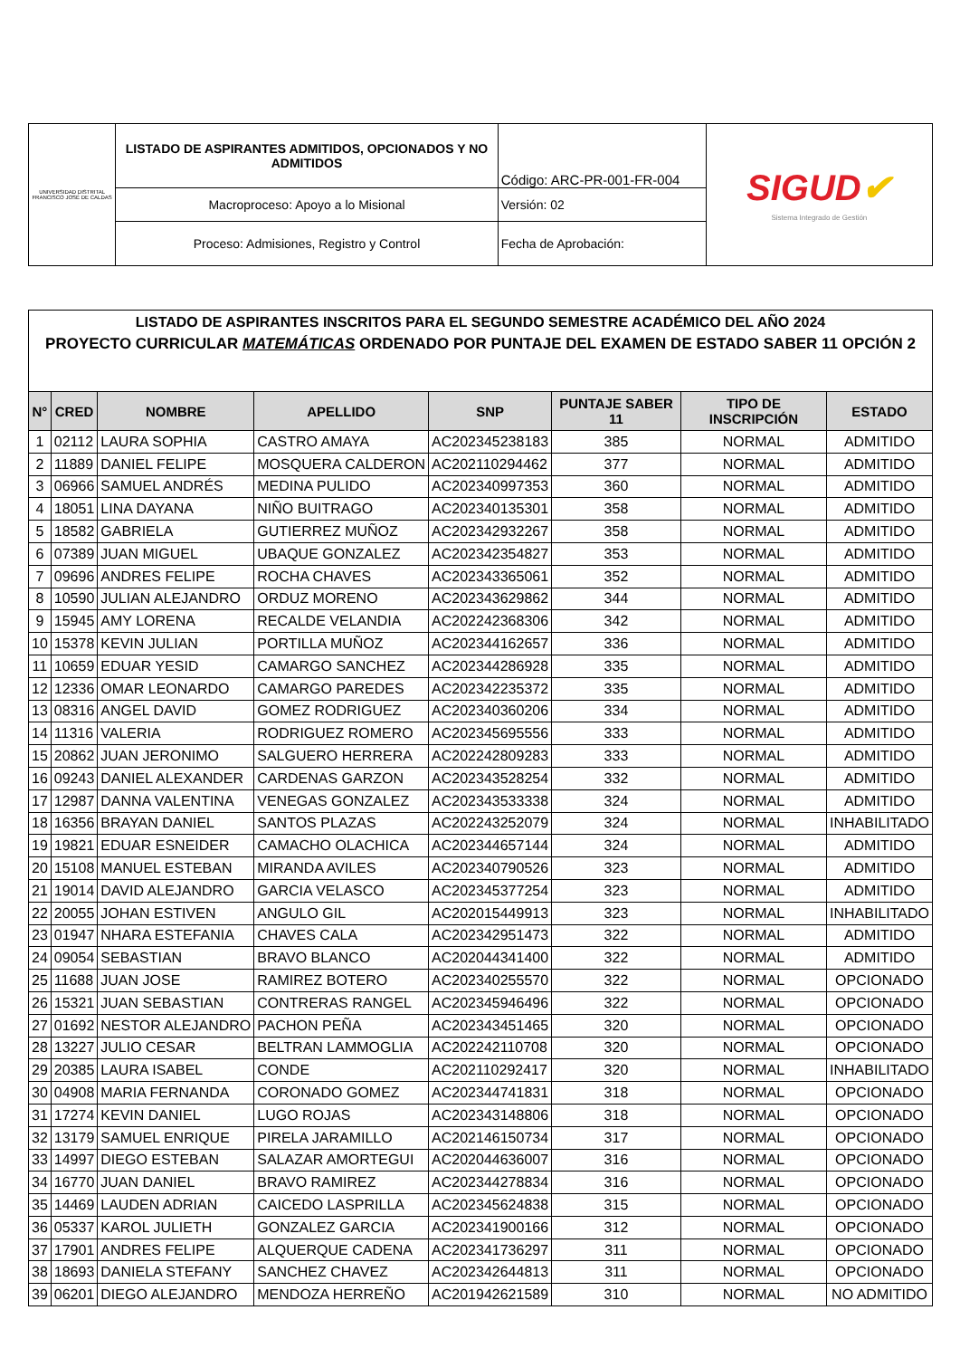| UNIVERSIDAD DISTRITAL FRANCISCO JOSÉ DE CALDAS | LISTADO DE ASPIRANTES ADMITIDOS, OPCIONADOS Y NO ADMITIDOS | Código: ARC-PR-001-FR-004 | SIGUD ✔ Sistema Integrado de Gestión |
| | Macroproceso: Apoyo a lo Misional | Versión: 02 | |
| | Proceso: Admisiones, Registro y Control | Fecha de Aprobación: | |
| LISTADO DE ASPIRANTES INSCRITOS PARA EL SEGUNDO SEMESTRE ACADÉMICO DEL AÑO 2024 PROYECTO CURRICULAR MATEMÁTICAS ORDENADO POR PUNTAJE DEL EXAMEN DE ESTADO SABER 11 OPCIÓN 2 | | | | | | | |
| N° | CRED | NOMBRE | APELLIDO | SNP | PUNTAJE SABER 11 | TIPO DE INSCRIPCIÓN | ESTADO |
| 1 | 02112 | LAURA SOPHIA | CASTRO AMAYA | AC202345238183 | 385 | NORMAL | ADMITIDO |
| 2 | 11889 | DANIEL FELIPE | MOSQUERA CALDERON | AC202110294462 | 377 | NORMAL | ADMITIDO |
| 3 | 06966 | SAMUEL ANDRÉS | MEDINA PULIDO | AC202340997353 | 360 | NORMAL | ADMITIDO |
| 4 | 18051 | LINA DAYANA | NIÑO BUITRAGO | AC202340135301 | 358 | NORMAL | ADMITIDO |
| 5 | 18582 | GABRIELA | GUTIERREZ MUÑOZ | AC202342932267 | 358 | NORMAL | ADMITIDO |
| 6 | 07389 | JUAN MIGUEL | UBAQUE GONZALEZ | AC202342354827 | 353 | NORMAL | ADMITIDO |
| 7 | 09696 | ANDRES FELIPE | ROCHA CHAVES | AC202343365061 | 352 | NORMAL | ADMITIDO |
| 8 | 10590 | JULIAN ALEJANDRO | ORDUZ MORENO | AC202343629862 | 344 | NORMAL | ADMITIDO |
| 9 | 15945 | AMY LORENA | RECALDE VELANDIA | AC202242368306 | 342 | NORMAL | ADMITIDO |
| 10 | 15378 | KEVIN JULIAN | PORTILLA MUÑOZ | AC202344162657 | 336 | NORMAL | ADMITIDO |
| 11 | 10659 | EDUAR YESID | CAMARGO SANCHEZ | AC202344286928 | 335 | NORMAL | ADMITIDO |
| 12 | 12336 | OMAR LEONARDO | CAMARGO PAREDES | AC202342235372 | 335 | NORMAL | ADMITIDO |
| 13 | 08316 | ANGEL DAVID | GOMEZ RODRIGUEZ | AC202340360206 | 334 | NORMAL | ADMITIDO |
| 14 | 11316 | VALERIA | RODRIGUEZ ROMERO | AC202345695556 | 333 | NORMAL | ADMITIDO |
| 15 | 20862 | JUAN JERONIMO | SALGUERO HERRERA | AC202242809283 | 333 | NORMAL | ADMITIDO |
| 16 | 09243 | DANIEL ALEXANDER | CARDENAS GARZON | AC202343528254 | 332 | NORMAL | ADMITIDO |
| 17 | 12987 | DANNA VALENTINA | VENEGAS GONZALEZ | AC202343533338 | 324 | NORMAL | ADMITIDO |
| 18 | 16356 | BRAYAN DANIEL | SANTOS PLAZAS | AC202243252079 | 324 | NORMAL | INHABILITADO |
| 19 | 19821 | EDUAR ESNEIDER | CAMACHO OLACHICA | AC202344657144 | 324 | NORMAL | ADMITIDO |
| 20 | 15108 | MANUEL ESTEBAN | MIRANDA AVILES | AC202340790526 | 323 | NORMAL | ADMITIDO |
| 21 | 19014 | DAVID ALEJANDRO | GARCIA VELASCO | AC202345377254 | 323 | NORMAL | ADMITIDO |
| 22 | 20055 | JOHAN ESTIVEN | ANGULO GIL | AC202015449913 | 323 | NORMAL | INHABILITADO |
| 23 | 01947 | NHARA ESTEFANIA | CHAVES CALA | AC202342951473 | 322 | NORMAL | ADMITIDO |
| 24 | 09054 | SEBASTIAN | BRAVO BLANCO | AC202044341400 | 322 | NORMAL | ADMITIDO |
| 25 | 11688 | JUAN JOSE | RAMIREZ BOTERO | AC202340255570 | 322 | NORMAL | OPCIONADO |
| 26 | 15321 | JUAN SEBASTIAN | CONTRERAS RANGEL | AC202345946496 | 322 | NORMAL | OPCIONADO |
| 27 | 01692 | NESTOR ALEJANDRO | PACHON PEÑA | AC202343451465 | 320 | NORMAL | OPCIONADO |
| 28 | 13227 | JULIO CESAR | BELTRAN LAMMOGLIA | AC202242110708 | 320 | NORMAL | OPCIONADO |
| 29 | 20385 | LAURA ISABEL | CONDE | AC202110292417 | 320 | NORMAL | INHABILITADO |
| 30 | 04908 | MARIA FERNANDA | CORONADO GOMEZ | AC202344741831 | 318 | NORMAL | OPCIONADO |
| 31 | 17274 | KEVIN DANIEL | LUGO ROJAS | AC202343148806 | 318 | NORMAL | OPCIONADO |
| 32 | 13179 | SAMUEL ENRIQUE | PIRELA JARAMILLO | AC202146150734 | 317 | NORMAL | OPCIONADO |
| 33 | 14997 | DIEGO ESTEBAN | SALAZAR AMORTEGUI | AC202044636007 | 316 | NORMAL | OPCIONADO |
| 34 | 16770 | JUAN DANIEL | BRAVO RAMIREZ | AC202344278834 | 316 | NORMAL | OPCIONADO |
| 35 | 14469 | LAUDEN ADRIAN | CAICEDO LASPRILLA | AC202345624838 | 315 | NORMAL | OPCIONADO |
| 36 | 05337 | KAROL JULIETH | GONZALEZ GARCIA | AC202341900166 | 312 | NORMAL | OPCIONADO |
| 37 | 17901 | ANDRES FELIPE | ALQUERQUE CADENA | AC202341736297 | 311 | NORMAL | OPCIONADO |
| 38 | 18693 | DANIELA STEFANY | SANCHEZ CHAVEZ | AC202342644813 | 311 | NORMAL | OPCIONADO |
| 39 | 06201 | DIEGO ALEJANDRO | MENDOZA HERREÑO | AC201942621589 | 310 | NORMAL | NO ADMITIDO |